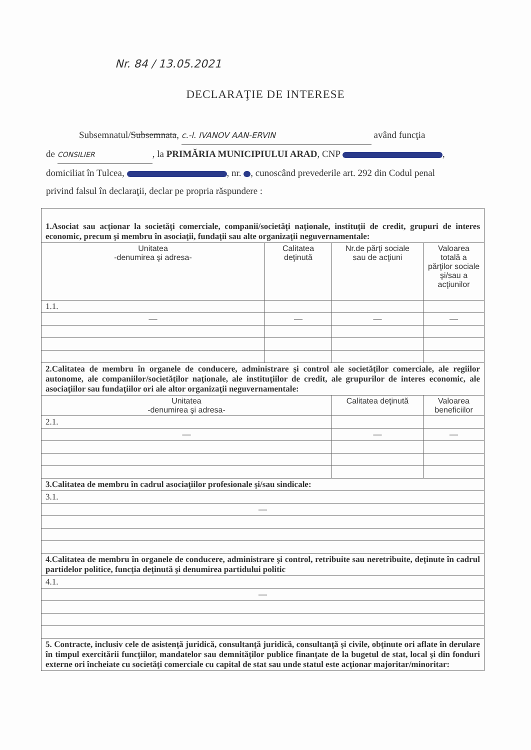Nr. 84 / 13.05.2021
DECLARAŢIE DE INTERESE
Subsemnatul/Subsemnata, c.-l. IVANOV AAN-ERVIN având funcţia
de CONSILIER, la PRIMĂRIA MUNICIPIULUI ARAD, CNP ,
domiciliat în Tulcea, , nr. , cunoscând prevederile art. 292 din Codul penal
privind falsul în declaraţii, declar pe propria răspundere :
| 1.Asociat sau acţionar la societăţi comerciale, companii/societăţi naţionale, instituţii de credit, grupuri de interes economic, precum şi membru în asociaţii, fundaţii sau alte organizaţii neguvernamentale: | | | |
| Unitatea -denumirea şi adresa- | Calitatea deţinută | Nr.de părţi sociale sau de acţiuni | Valoarea totală a părţilor sociale şi/sau a acţiunilor |
| 1.1. | | | |
| — | — | — | — |
| 2.Calitatea de membru în organele de conducere, administrare şi control ale societăţilor comerciale, ale regiilor autonome, ale companiilor/societăţilor naţionale, ale instituţiilor de credit, ale grupurilor de interes economic, ale asociaţiilor sau fundaţiilor ori ale altor organizaţii neguvernamentale: | | | |
| Unitatea -denumirea şi adresa- | | Calitatea deţinută | Valoarea beneficiilor |
| 2.1. | | | |
| — | | — | — |
| 3.Calitatea de membru în cadrul asociaţiilor profesionale şi/sau sindicale: | | | |
| 3.1. | | | |
| — | | | |
| 4.Calitatea de membru în organele de conducere, administrare şi control, retribuite sau neretribuite, deţinute în cadrul partidelor politice, funcţia deţinută şi denumirea partidului politic | | | |
| 4.1. | | | |
| — | | | |
| 5. Contracte, inclusiv cele de asistenţă juridică, consultanţă juridică, consultanţă şi civile, obţinute ori aflate în derulare în timpul exercitării funcţiilor, mandatelor sau demnităţilor publice finanţate de la bugetul de stat, local şi din fonduri externe ori încheiate cu societăţi comerciale cu capital de stat sau unde statul este acţionar majoritar/minoritar: | | | |